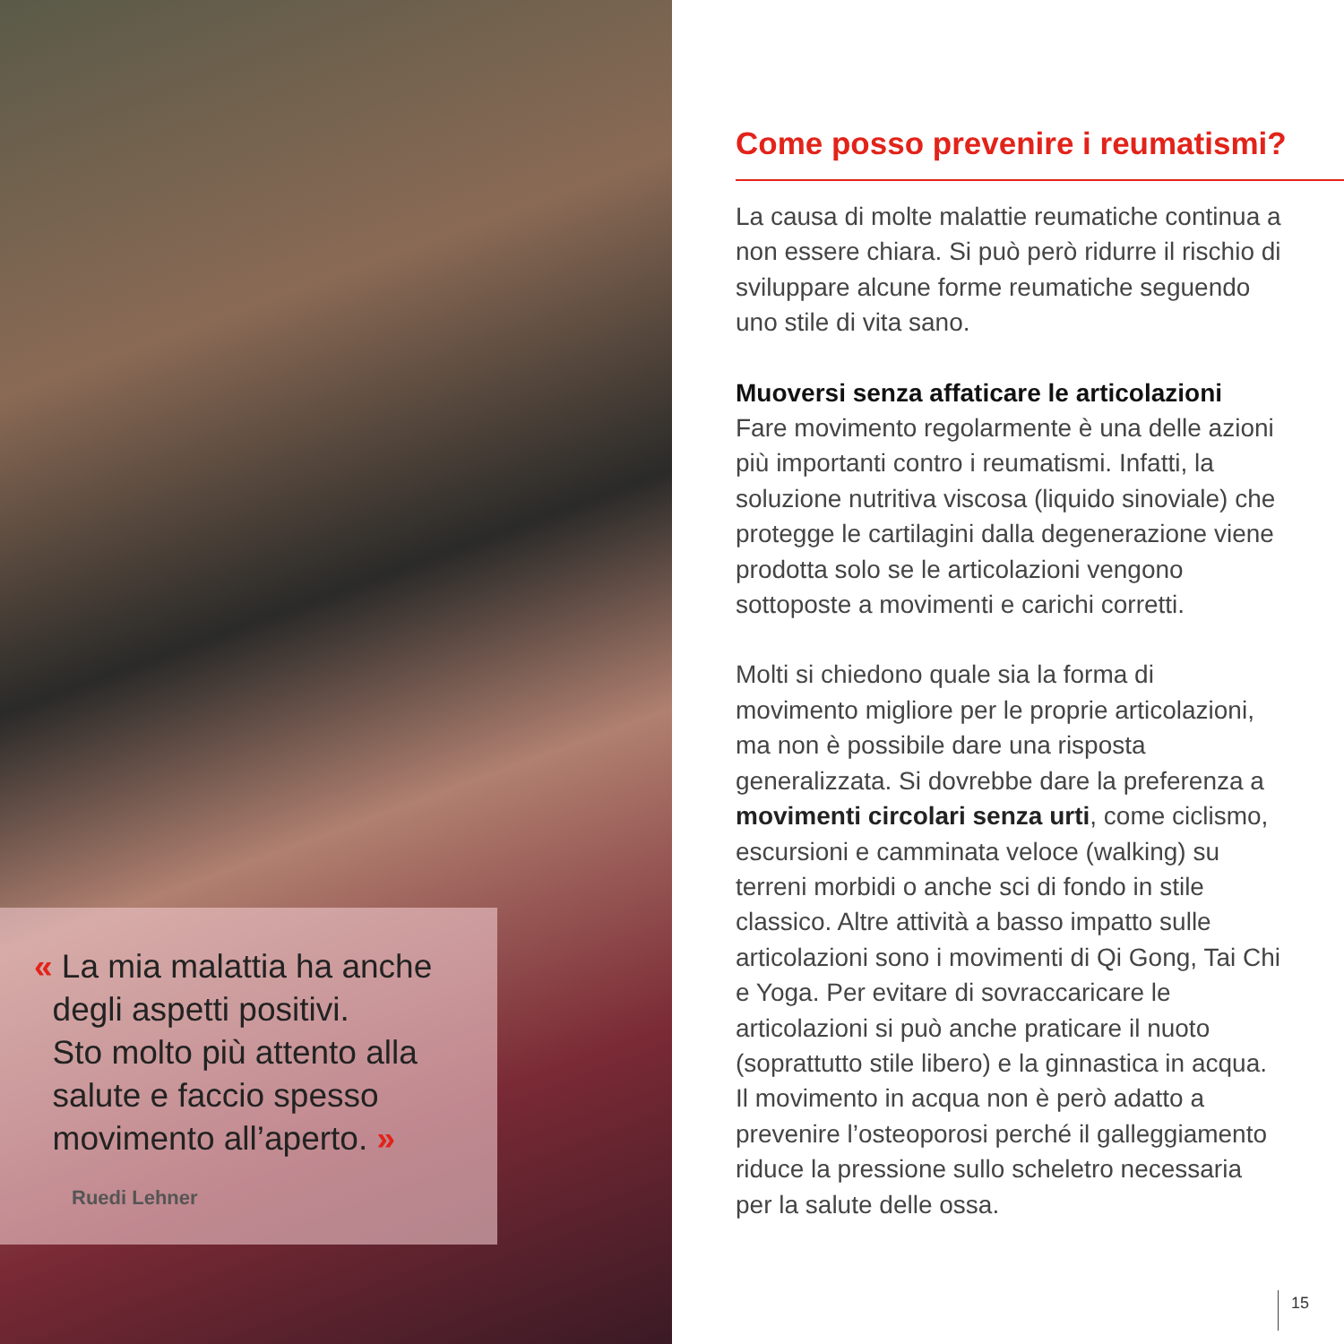« La mia malattia ha anche
degli aspetti positivi.
Sto molto più attento alla
salute e faccio spesso
movimento all’aperto. »
Ruedi Lehner
Come posso prevenire i reumatismi?
La causa di molte malattie reumatiche continua a non essere chiara. Si può però ridurre il rischio di sviluppare alcune forme reumatiche seguendo uno stile di vita sano.
Muoversi senza affaticare le articolazioni
Fare movimento regolarmente è una delle azioni più importanti contro i reumatismi. Infatti, la soluzione nutritiva viscosa (liquido sinoviale) che protegge le cartilagini dalla degenerazione viene prodotta solo se le articolazioni vengono sottoposte a movimenti e carichi corretti.
Molti si chiedono quale sia la forma di movimento migliore per le proprie articolazioni, ma non è possibile dare una risposta generalizzata. Si dovrebbe dare la preferenza a movimenti circolari senza urti, come ciclismo, escursioni e camminata veloce (walking) su terreni morbidi o anche sci di fondo in stile classico. Altre attività a basso impatto sulle articolazioni sono i movimenti di Qi Gong, Tai Chi e Yoga. Per evitare di sovraccaricare le articolazioni si può anche praticare il nuoto (soprattutto stile libero) e la ginnastica in acqua. Il movimento in acqua non è però adatto a prevenire l’osteoporosi perché il galleggiamento riduce la pressione sullo scheletro necessaria per la salute delle ossa.
15